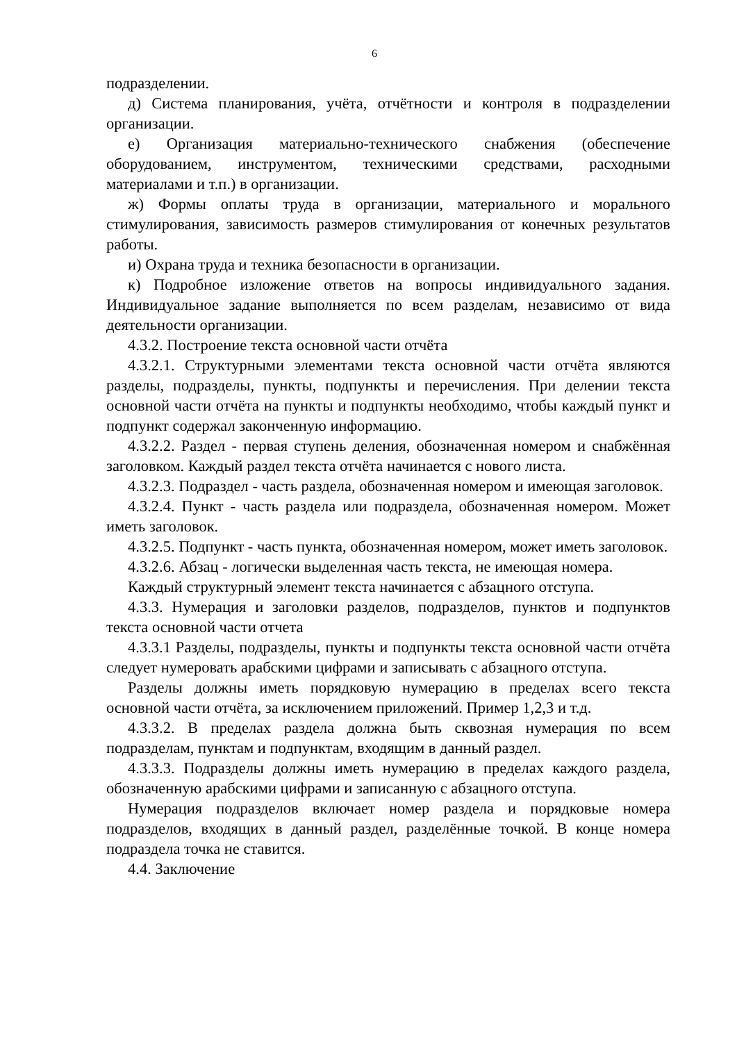6
подразделении.
д) Система планирования, учёта, отчётности и контроля в подразделении организации.
е) Организация материально-технического снабжения (обеспечение оборудованием, инструментом, техническими средствами, расходными материалами и т.п.) в организации.
ж) Формы оплаты труда в организации, материального и морального стимулирования, зависимость размеров стимулирования от конечных результатов работы.
и) Охрана труда и техника безопасности в организации.
к) Подробное изложение ответов на вопросы индивидуального задания. Индивидуальное задание выполняется по всем разделам, независимо от вида деятельности организации.
4.3.2. Построение текста основной части отчёта
4.3.2.1. Структурными элементами текста основной части отчёта являются разделы, подразделы, пункты, подпункты и перечисления. При делении текста основной части отчёта на пункты и подпункты необходимо, чтобы каждый пункт и подпункт содержал законченную информацию.
4.3.2.2. Раздел - первая ступень деления, обозначенная номером и снабжённая заголовком. Каждый раздел текста отчёта начинается с нового листа.
4.3.2.3. Подраздел - часть раздела, обозначенная номером и имеющая заголовок.
4.3.2.4. Пункт - часть раздела или подраздела, обозначенная номером. Может иметь заголовок.
4.3.2.5. Подпункт - часть пункта, обозначенная номером, может иметь заголовок.
4.3.2.6. Абзац - логически выделенная часть текста, не имеющая номера.
Каждый структурный элемент текста начинается с абзацного отступа.
4.3.3. Нумерация и заголовки разделов, подразделов, пунктов и подпунктов текста основной части отчета
4.3.3.1 Разделы, подразделы, пункты и подпункты текста основной части отчёта следует нумеровать арабскими цифрами и записывать с абзацного отступа.
Разделы должны иметь порядковую нумерацию в пределах всего текста основной части отчёта, за исключением приложений. Пример 1,2,3 и т.д.
4.3.3.2. В пределах раздела должна быть сквозная нумерация по всем подразделам, пунктам и подпунктам, входящим в данный раздел.
4.3.3.3. Подразделы должны иметь нумерацию в пределах каждого раздела, обозначенную арабскими цифрами и записанную с абзацного отступа.
Нумерация подразделов включает номер раздела и порядковые номера подразделов, входящих в данный раздел, разделённые точкой. В конце номера подраздела точка не ставится.
4.4. Заключение